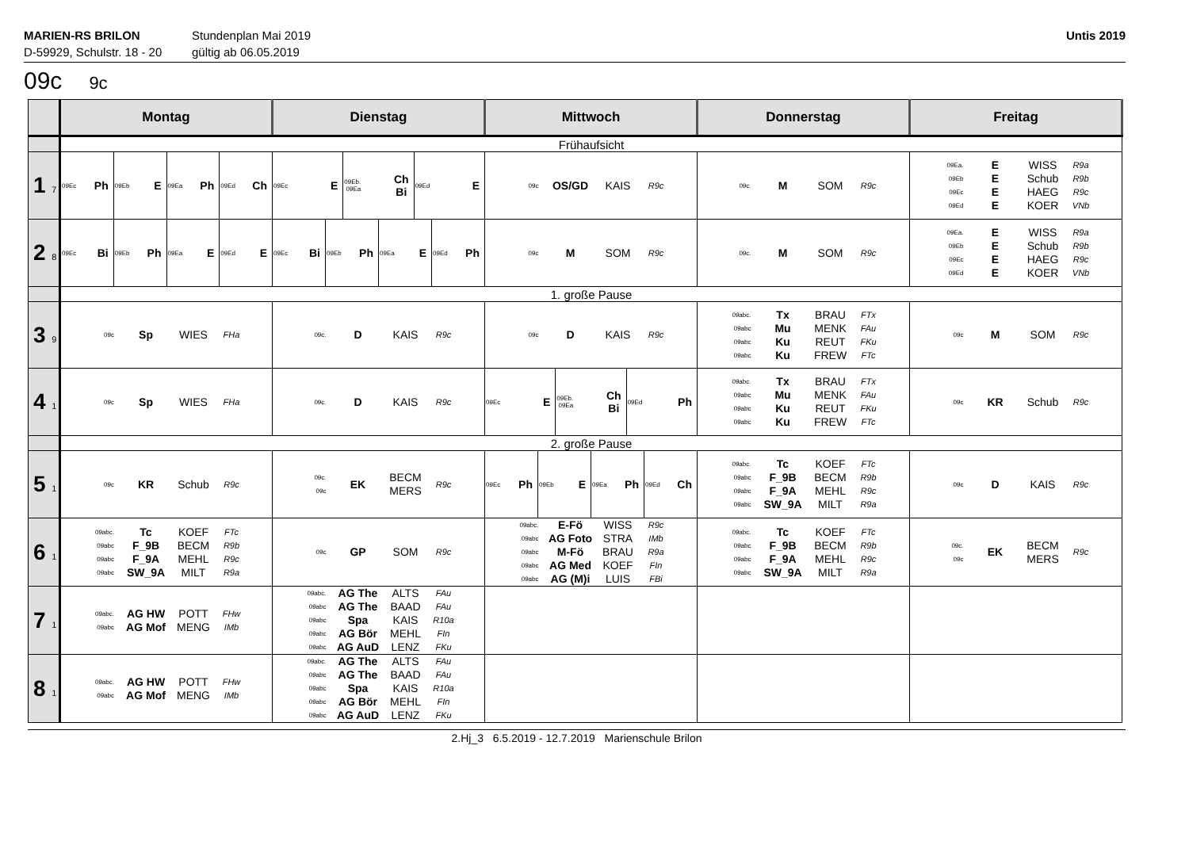MARIEN-RS BRILON
D-59929, Schulstr. 18 - 20
Stundenplan Mai 2019
gültig ab 06.05.2019
Untis 2019
09c 9c
| | Montag | Dienstag | Mittwoch | Donnerstag | Freitag |
| --- | --- | --- | --- | --- | --- |
| | Frühaufsicht | | | | |
| 1 7 | 09Ec Ph 09Eb E 09Ea Ph 09Ed Ch | 09Ec E 09Eb. 09Ea Ch Bi 09Ed E | 09c OS/GD KAIS R9c | 09c. M SOM R9c | 09Ea. E WISS R9a 09Eb E Schub R9b 09Ec E HAEG R9c 09Ed E KOER VNb |
| 2 8 | 09Ec Bi 09Eb Ph 09Ea E 09Ed E | 09Ec Bi 09Eb Ph 09Ea E 09Ed Ph | 09c M SOM R9c | 09c. M SOM R9c | 09Ea. E WISS R9a 09Eb E Schub R9b 09Ec E HAEG R9c 09Ed E KOER VNb |
| | 1. große Pause | | | | |
| 3 9 | 09c Sp WIES FHa | 09c. D KAIS R9c | 09c D KAIS R9c | 09abc. Tx BRAU FTx 09abc Mu MENK FAu 09abc Ku REUT FKu 09abc Ku FREW FTc | 09c M SOM R9c |
| 4 1 | 09c Sp WIES FHa | 09c. D KAIS R9c | 09Ec E 09Eb. 09Ea Ch Bi 09Ed Ph | 09abc. Tx BRAU FTx 09abc Mu MENK FAu 09abc Ku REUT FKu 09abc Ku FREW FTc | 09c KR Schub R9c |
| | 2. große Pause | | | | |
| 5 1 | 09c KR Schub R9c | 09c. 09c EK BECM MERS R9c | 09Ec Ph 09Eb E 09Ea Ph 09Ed Ch | 09abc. Tc KOEF FTc 09abc F_9B BECM R9b 09abc F_9A MEHL R9c 09abc SW_9A MILT R9a | 09c D KAIS R9c |
| 6 1 | 09abc. Tc KOEF FTc 09abc F_9B BECM R9b 09abc F_9A MEHL R9c 09abc SW_9A MILT R9a | 09c GP SOM R9c | 09abc. E-Fö WISS R9c 09abc AG Foto STRA IMb 09abc M-Fö BRAU R9a 09abc AG Med KOEF FIn 09abc AG (M)i LUIS FBi | 09abc. Tc KOEF FTc 09abc F_9B BECM R9b 09abc F_9A MEHL R9c 09abc SW_9A MILT R9a | 09c. 09c EK BECM MERS R9c |
| 7 1 | 09abc. AG HW POTT FHw 09abc AG Mof MENG IMb | 09abc. AG The ALTS FAu 09abc AG The BAAD FAu 09abc Spa KAIS R10a 09abc AG Bör MEHL FIn 09abc AG AuD LENZ FKu | | | |
| 8 1 | 09abc. AG HW POTT FHw 09abc AG Mof MENG IMb | 09abc. AG The ALTS FAu 09abc AG The BAAD FAu 09abc Spa KAIS R10a 09abc AG Bör MEHL FIn 09abc AG AuD LENZ FKu | | | |
2.Hj_3 6.5.2019 - 12.7.2019 Marienschule Brilon